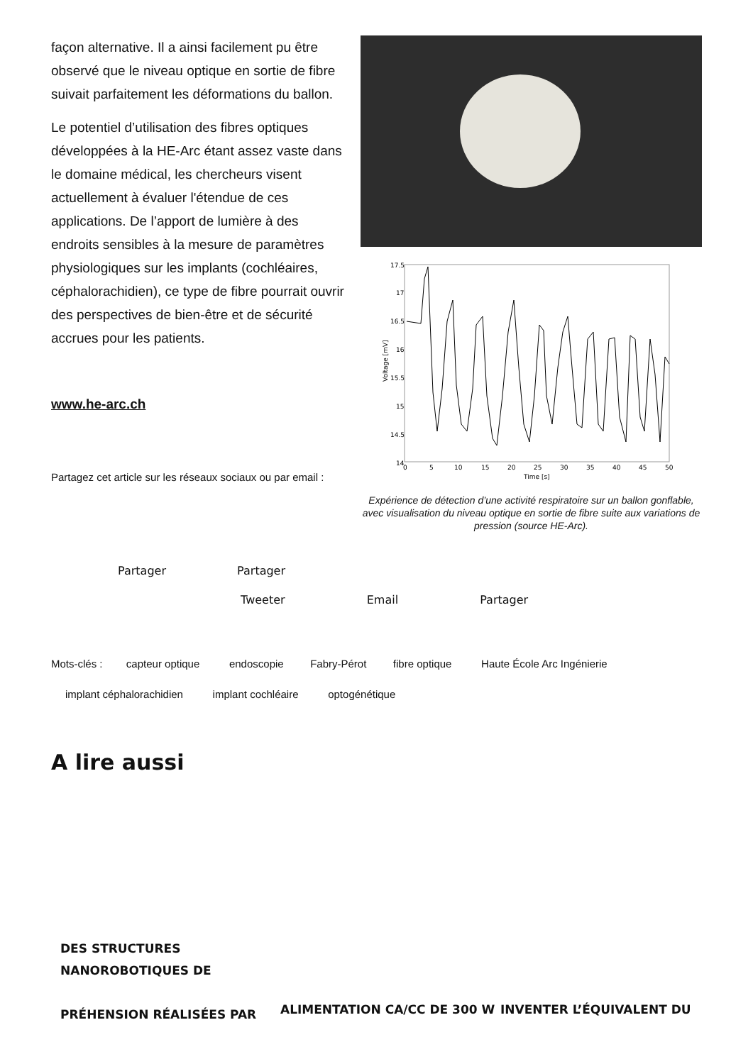façon alternative. Il a ainsi facilement pu être observé que le niveau optique en sortie de fibre suivait parfaitement les déformations du ballon.
Le potentiel d’utilisation des fibres optiques développées à la HE-Arc étant assez vaste dans le domaine médical, les chercheurs visent actuellement à évaluer l'étendue de ces applications. De l’apport de lumière à des endroits sensibles à la mesure de paramètres physiologiques sur les implants (cochléaires, céphalorachidien), ce type de fibre pourrait ouvrir des perspectives de bien-être et de sécurité accrues pour les patients.
www.he-arc.ch
Partagez cet article sur les réseaux sociaux ou par email :
17.5
17
16.5
16
15.5
15
14.5
14
0
5
10
15
20
25
30
35
40
45
50
Time [s]
Voltage [mV]
Expérience de détection d’une activité respiratoire sur un ballon gonflable, avec visualisation du niveau optique en sortie de fibre suite aux variations de pression (source HE-Arc).
Partager Partager
Tweeter Email Partager
Mots-clés : capteur optique endoscopie Fabry-Pérot fibre optique Haute École Arc Ingénierie
implant céphalorachidien implant cochléaire optogénétique
A lire aussi
DES STRUCTURES
NANOROBOTIQUES DE
PRÉHENSION RÉALISÉES PAR
ALIMENTATION CA/CC DE 300 W INVENTER L’ÉQUIVALENT DU